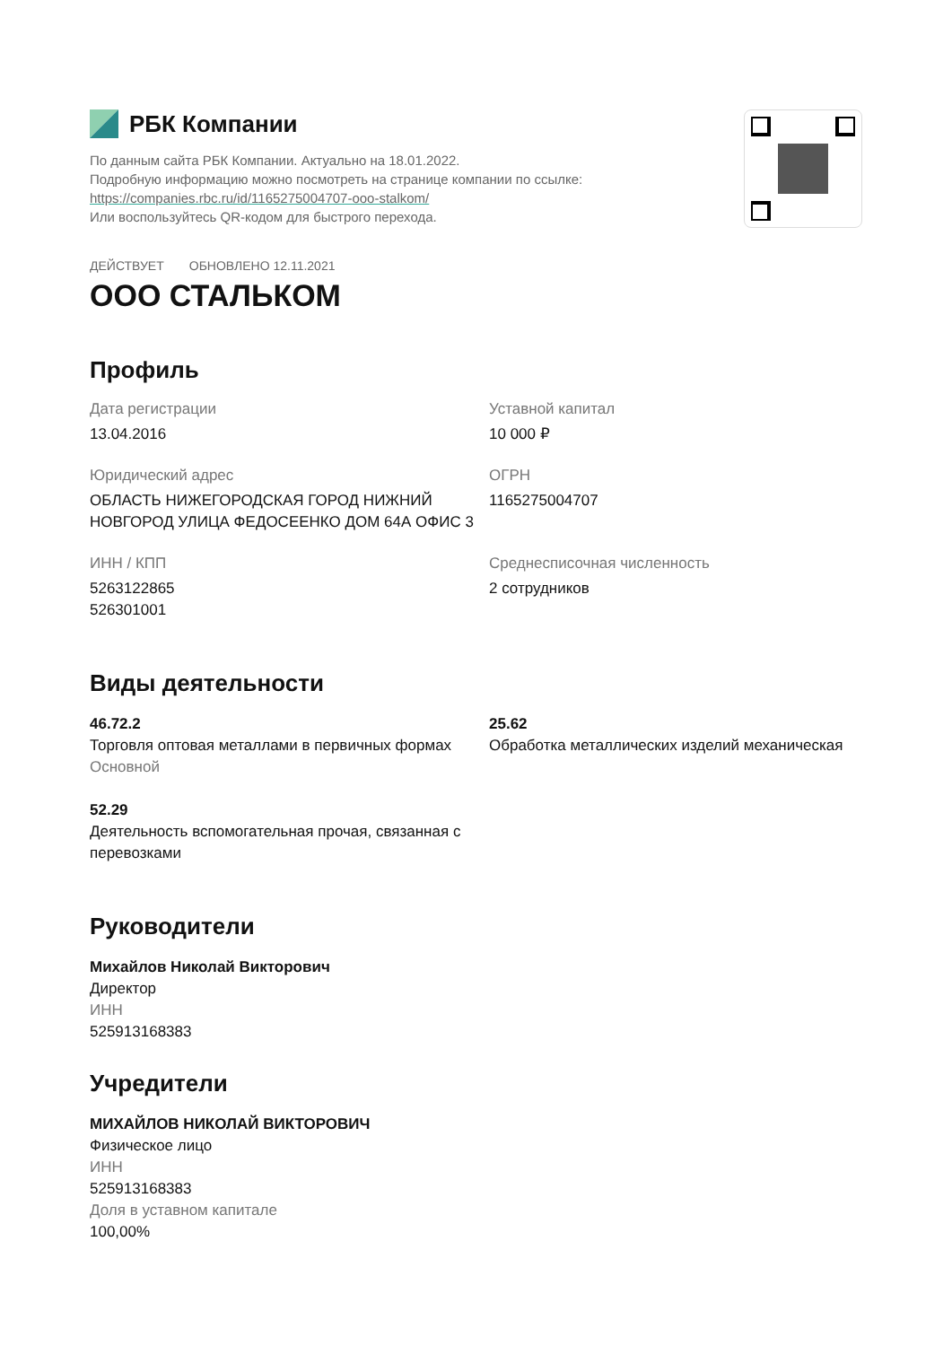РБК Компании
По данным сайта РБК Компании. Актуально на 18.01.2022.
Подробную информацию можно посмотреть на странице компании по ссылке:
https://companies.rbc.ru/id/1165275004707-ooo-stalkom/
Или воспользуйтесь QR-кодом для быстрого перехода.
ДЕЙСТВУЕТ ОБНОВЛЕНО 12.11.2021
ООО СТАЛЬКОМ
Профиль
Дата регистрации
13.04.2016
Уставной капитал
10 000 ₽
Юридический адрес
ОБЛАСТЬ НИЖЕГОРОДСКАЯ ГОРОД НИЖНИЙ НОВГОРОД УЛИЦА ФЕДОСЕЕНКО ДОМ 64А ОФИС 3
ОГРН
1165275004707
ИНН / КПП
5263122865
526301001
Среднесписочная численность
2 сотрудников
Виды деятельности
46.72.2
Торговля оптовая металлами в первичных формах
Основной
25.62
Обработка металлических изделий механическая
52.29
Деятельность вспомогательная прочая, связанная с перевозками
Руководители
Михайлов Николай Викторович
Директор
ИНН
525913168383
Учредители
МИХАЙЛОВ НИКОЛАЙ ВИКТОРОВИЧ
Физическое лицо
ИНН
525913168383
Доля в уставном капитале
100,00%